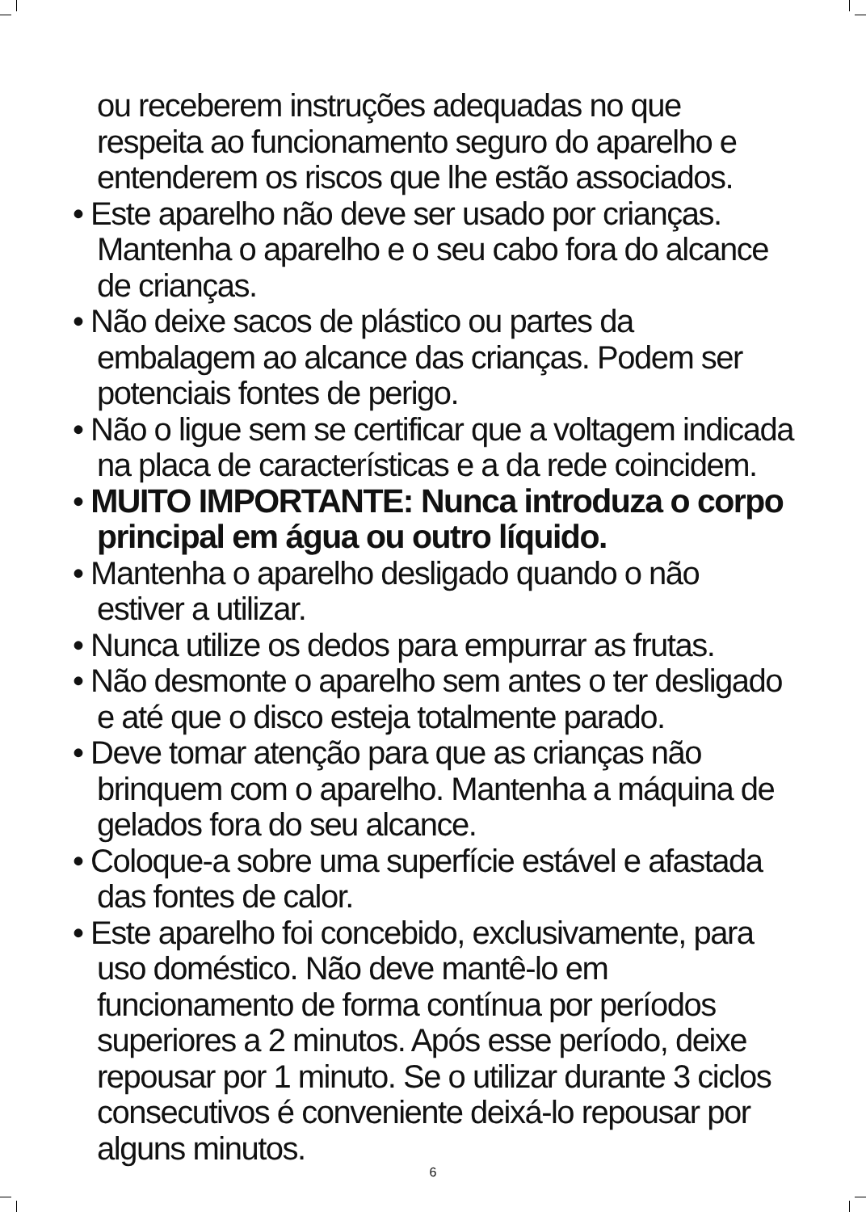ou receberem instruções adequadas no que respeita ao funcionamento seguro do aparelho e entenderem os riscos que lhe estão associados.
• Este aparelho não deve ser usado por crianças. Mantenha o aparelho e o seu cabo fora do alcance de crianças.
• Não deixe sacos de plástico ou partes da embalagem ao alcance das crianças. Podem ser potenciais fontes de perigo.
• Não o ligue sem se certificar que a voltagem indicada na placa de características e a da rede coincidem.
• MUITO IMPORTANTE: Nunca introduza o corpo principal em água ou outro líquido.
• Mantenha o aparelho desligado quando o não estiver a utilizar.
• Nunca utilize os dedos para empurrar as frutas.
• Não desmonte o aparelho sem antes o ter desligado e até que o disco esteja totalmente parado.
• Deve tomar atenção para que as crianças não brinquem com o aparelho. Mantenha a máquina de gelados fora do seu alcance.
• Coloque-a sobre uma superfície estável e afastada das fontes de calor.
• Este aparelho foi concebido, exclusivamente, para uso doméstico. Não deve mantê-lo em funcionamento de forma contínua por períodos superiores a 2 minutos. Após esse período, deixe repousar por 1 minuto. Se o utilizar durante 3 ciclos consecutivos é conveniente deixá-lo repousar por alguns minutos.
6